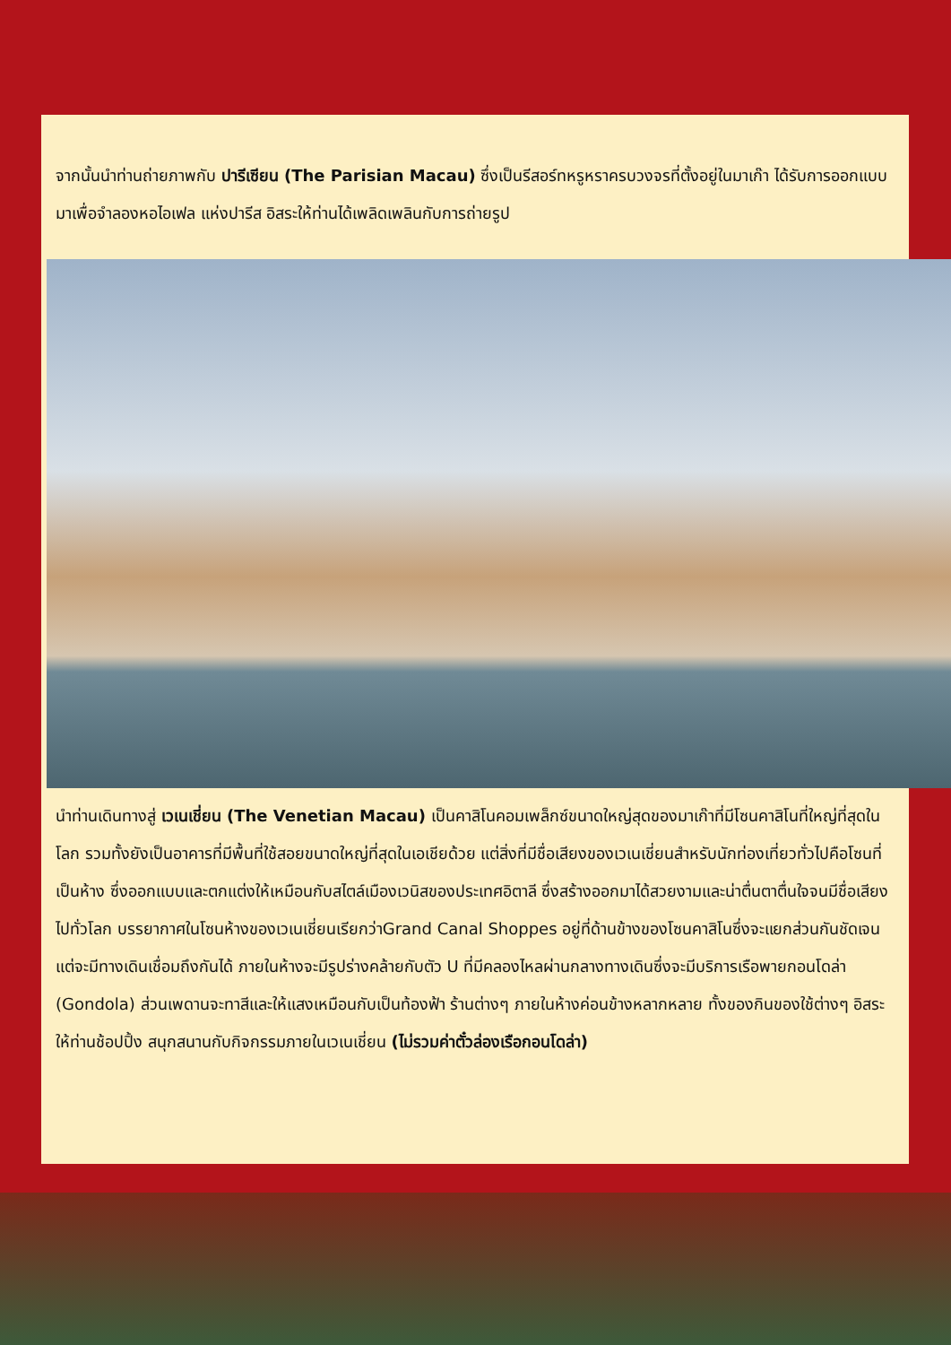จากนั้นนำท่านถ่ายภาพกับ ปารีเซียน (The Parisian Macau) ซึ่งเป็นรีสอร์ทหรูหราครบวงจรที่ตั้งอยู่ในมาเก๊า ได้รับการออกแบบมาเพื่อจำลองหอไอเฟล แห่งปารีส อิสระให้ท่านได้เพลิดเพลินกับการถ่ายรูป
นำท่านเดินทางสู่ เวเนเชี่ยน (The Venetian Macau) เป็นคาสิโนคอมเพล็กซ์ขนาดใหญ่สุดของมาเก๊าที่มีโซนคาสิโนที่ใหญ่ที่สุดในโลก รวมทั้งยังเป็นอาคารที่มีพื้นที่ใช้สอยขนาดใหญ่ที่สุดในเอเชียด้วย แต่สิ่งที่มีชื่อเสียงของเวเนเชี่ยนสำหรับนักท่องเที่ยวทั่วไปคือโซนที่เป็นห้าง ซึ่งออกแบบและตกแต่งให้เหมือนกับสไตล์เมืองเวนิสของประเทศอิตาลี ซึ่งสร้างออกมาได้สวยงามและน่าตื่นตาตื่นใจจนมีชื่อเสียงไปทั่วโลก บรรยากาศในโซนห้างของเวเนเชี่ยนเรียกว่าGrand Canal Shoppes อยู่ที่ด้านข้างของโซนคาสิโนซึ่งจะแยกส่วนกันชัดเจนแต่จะมีทางเดินเชื่อมถึงกันได้ ภายในห้างจะมีรูปร่างคล้ายกับตัว U ที่มีคลองไหลผ่านกลางทางเดินซึ่งจะมีบริการเรือพายกอนโดล่า (Gondola) ส่วนเพดานจะทาสีและให้แสงเหมือนกับเป็นท้องฟ้า ร้านต่างๆ ภายในห้างค่อนข้างหลากหลาย ทั้งของกินของใช้ต่างๆ อิสระให้ท่านช้อปปิ้ง สนุกสนานกับกิจกรรมภายในเวเนเชี่ยน (ไม่รวมค่าตั๋วล่องเรือกอนโดล่า)